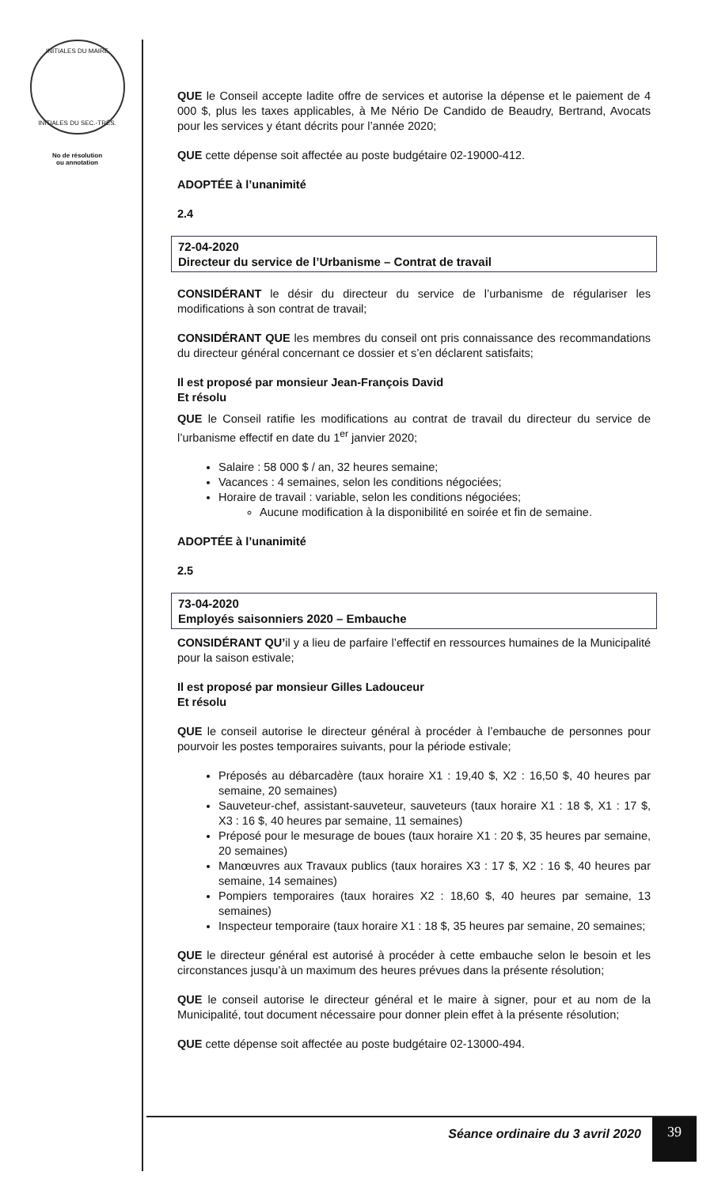INITIALES DU MAIRE
INITIALES DU SEC.-TRÉS.
No de résolution
ou annotation
QUE le Conseil accepte ladite offre de services et autorise la dépense et le paiement de 4 000 $, plus les taxes applicables, à Me Nério De Candido de Beaudry, Bertrand, Avocats pour les services y étant décrits pour l’année 2020;
QUE cette dépense soit affectée au poste budgétaire 02-19000-412.
ADOPTÉE à l’unanimité
2.4
72-04-2020
Directeur du service de l’Urbanisme – Contrat de travail
CONSIDÉRANT le désir du directeur du service de l’urbanisme de régulariser les modifications à son contrat de travail;
CONSIDÉRANT QUE les membres du conseil ont pris connaissance des recommandations du directeur général concernant ce dossier et s’en déclarent satisfaits;
Il est proposé par monsieur Jean-François David
Et résolu
QUE le Conseil ratifie les modifications au contrat de travail du directeur du service de l’urbanisme effectif en date du 1<sup>er</sup> janvier 2020;
Salaire : 58 000 $ / an, 32 heures semaine;
Vacances : 4 semaines, selon les conditions négociées;
Horaire de travail : variable, selon les conditions négociées;
Aucune modification à la disponibilité en soirée et fin de semaine.
ADOPTÉE à l’unanimité
2.5
73-04-2020
Employés saisonniers 2020 – Embauche
CONSIDÉRANT QU’il y a lieu de parfaire l’effectif en ressources humaines de la Municipalité pour la saison estivale;
Il est proposé par monsieur Gilles Ladouceur
Et résolu
QUE le conseil autorise le directeur général à procéder à l’embauche de personnes pour pourvoir les postes temporaires suivants, pour la période estivale;
Préposés au débarcadère (taux horaire X1 : 19,40 $, X2 : 16,50 $, 40 heures par semaine, 20 semaines)
Sauveteur-chef, assistant-sauveteur, sauveteurs (taux horaire X1 : 18 $, X1 : 17 $, X3 : 16 $, 40 heures par semaine, 11 semaines)
Préposé pour le mesurage de boues (taux horaire X1 : 20 $, 35 heures par semaine, 20 semaines)
Manœuvres aux Travaux publics (taux horaires X3 : 17 $, X2 : 16 $, 40 heures par semaine, 14 semaines)
Pompiers temporaires (taux horaires X2 : 18,60 $, 40 heures par semaine, 13 semaines)
Inspecteur temporaire (taux horaire X1 : 18 $, 35 heures par semaine, 20 semaines;
QUE le directeur général est autorisé à procéder à cette embauche selon le besoin et les circonstances jusqu’à un maximum des heures prévues dans la présente résolution;
QUE le conseil autorise le directeur général et le maire à signer, pour et au nom de la Municipalité, tout document nécessaire pour donner plein effet à la présente résolution;
QUE cette dépense soit affectée au poste budgétaire 02-13000-494.
Séance ordinaire du 3 avril 2020
39